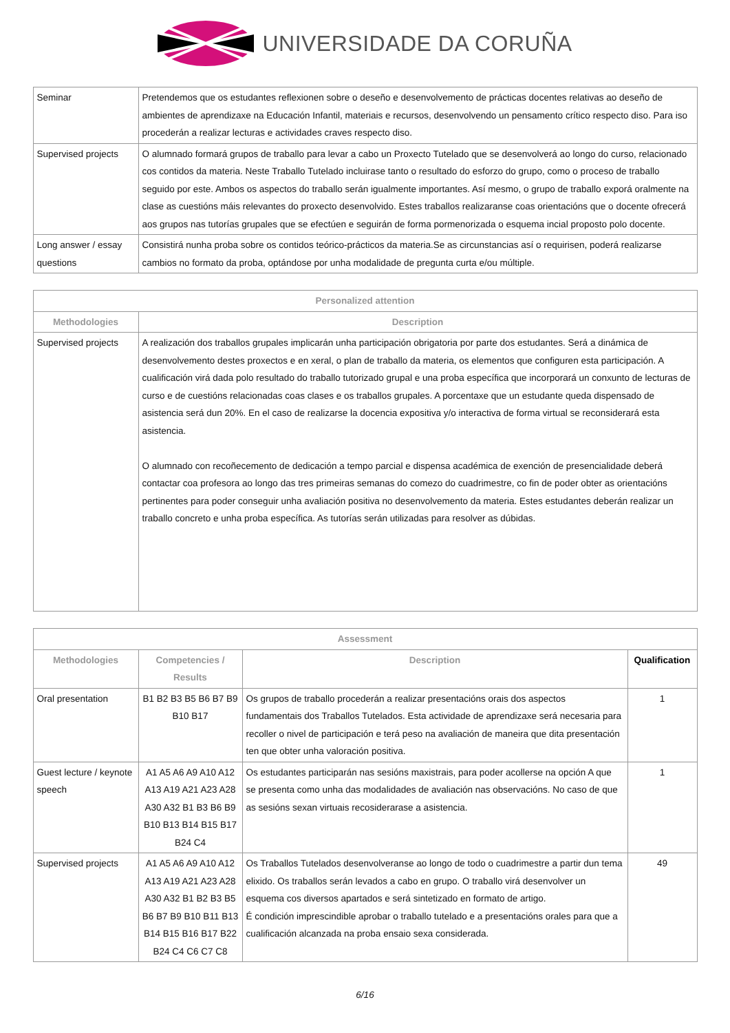UNIVERSIDADE DA CORUÑA
| Seminar | Pretendemos que os estudantes reflexionen sobre o deseño e desenvolvemento de prácticas docentes relativas ao deseño de ambientes de aprendizaxe na Educación Infantil, materiais e recursos, desenvolvendo un pensamento crítico respecto diso. Para iso procederán a realizar lecturas e actividades craves respecto diso. |
| Supervised projects | O alumnado formará grupos de traballo para levar a cabo un Proxecto Tutelado que se desenvolverá ao longo do curso, relacionado cos contidos da materia. Neste Traballo Tutelado incluirase tanto o resultado do esforzo do grupo, como o proceso de traballo seguido por este. Ambos os aspectos do traballo serán igualmente importantes. Así mesmo, o grupo de traballo exporá oralmente na clase as cuestións máis relevantes do proxecto desenvolvido. Estes traballos realizaranse coas orientacións que o docente ofrecerá aos grupos nas tutorías grupales que se efectúen e seguirán de forma pormenorizada o esquema incial proposto polo docente. |
| Long answer / essay questions | Consistirá nunha proba sobre os contidos teórico-prácticos da materia.Se as circunstancias así o requirisen, poderá realizarse cambios no formato da proba, optándose por unha modalidade de pregunta curta e/ou múltiple. |
| Personalized attention | |
| --- | --- |
| Methodologies | Description |
| Supervised projects | A realización dos traballos grupales implicarán unha participación obrigatoria por parte dos estudantes. Será a dinámica de desenvolvemento destes proxectos e en xeral, o plan de traballo da materia, os elementos que configuren esta participación. A cualificación virá dada polo resultado do traballo tutorizado grupal e una proba específica que incorporará un conxunto de lecturas de curso e de cuestións relacionadas coas clases e os traballos grupales. A porcentaxe que un estudante queda dispensado de asistencia será dun 20%. En el caso de realizarse la docencia expositiva y/o interactiva de forma virtual se reconsiderará esta asistencia. O alumnado con recoñecemento de dedicación a tempo parcial e dispensa académica de exención de presencialidade deberá contactar coa profesora ao longo das tres primeiras semanas do comezo do cuadrimestre, co fin de poder obter as orientacións pertinentes para poder conseguir unha avaliación positiva no desenvolvemento da materia. Estes estudantes deberán realizar un traballo concreto e unha proba específica. As tutorías serán utilizadas para resolver as dúbidas. |
| Assessment | | | |
| --- | --- | --- | --- |
| Methodologies | Competencies / Results | Description | Qualification |
| Oral presentation | B1 B2 B3 B5 B6 B7 B9 B10 B17 | Os grupos de traballo procederán a realizar presentacións orais dos aspectos fundamentais dos Traballos Tutelados. Esta actividade de aprendizaxe será necesaria para recoller o nivel de participación e terá peso na avaliación de maneira que dita presentación ten que obter unha valoración positiva. | 1 |
| Guest lecture / keynote speech | A1 A5 A6 A9 A10 A12 A13 A19 A21 A23 A28 A30 A32 B1 B3 B6 B9 B10 B13 B14 B15 B17 B24 C4 | Os estudantes participarán nas sesións maxistrais, para poder acollerse na opción A que se presenta como unha das modalidades de avaliación nas observacións. No caso de que as sesións sexan virtuais recosiderarase a asistencia. | 1 |
| Supervised projects | A1 A5 A6 A9 A10 A12 A13 A19 A21 A23 A28 A30 A32 B1 B2 B3 B5 B6 B7 B9 B10 B11 B13 B14 B15 B16 B17 B22 B24 C4 C6 C7 C8 | Os Traballos Tutelados desenvolveranse ao longo de todo o cuadrimestre a partir dun tema elixido. Os traballos serán levados a cabo en grupo. O traballo virá desenvolver un esquema cos diversos apartados e será sintetizado en formato de artigo. É condición imprescindible aprobar o traballo tutelado e a presentacións orales para que a cualificación alcanzada na proba ensaio sexa considerada. | 49 |
6/16